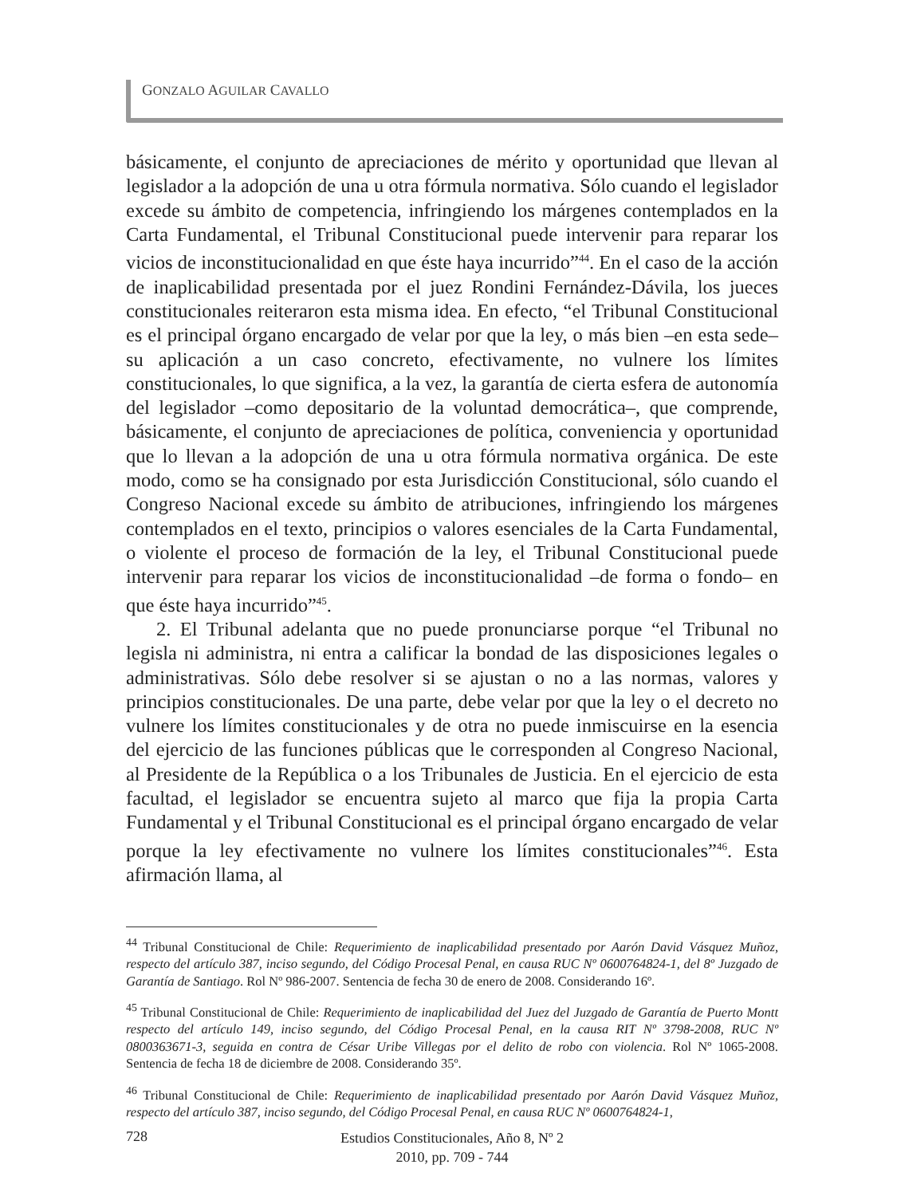GONZALO AGUILAR CAVALLO
básicamente, el conjunto de apreciaciones de mérito y oportunidad que llevan al legislador a la adopción de una u otra fórmula normativa. Sólo cuando el legislador excede su ámbito de competencia, infringiendo los márgenes contemplados en la Carta Fundamental, el Tribunal Constitucional puede intervenir para reparar los vicios de inconstitucionalidad en que éste haya incurrido”<sup>44</sup>. En el caso de la acción de inaplicabilidad presentada por el juez Rondini Fernández-Dávila, los jueces constitucionales reiteraron esta misma idea. En efecto, “el Tribunal Constitucional es el principal órgano encargado de velar por que la ley, o más bien –en esta sede– su aplicación a un caso concreto, efectivamente, no vulnere los límites constitucionales, lo que significa, a la vez, la garantía de cierta esfera de autonomía del legislador –como depositario de la voluntad democrática–, que comprende, básicamente, el conjunto de apreciaciones de política, conveniencia y oportunidad que lo llevan a la adopción de una u otra fórmula normativa orgánica. De este modo, como se ha consignado por esta Jurisdicción Constitucional, sólo cuando el Congreso Nacional excede su ámbito de atribuciones, infringiendo los márgenes contemplados en el texto, principios o valores esenciales de la Carta Fundamental, o violente el proceso de formación de la ley, el Tribunal Constitucional puede intervenir para reparar los vicios de inconstitucionalidad –de forma o fondo– en que éste haya incurrido”<sup>45</sup>.
2. El Tribunal adelanta que no puede pronunciarse porque “el Tribunal no legisla ni administra, ni entra a calificar la bondad de las disposiciones legales o administrativas. Sólo debe resolver si se ajustan o no a las normas, valores y principios constitucionales. De una parte, debe velar por que la ley o el decreto no vulnere los límites constitucionales y de otra no puede inmiscuirse en la esencia del ejercicio de las funciones públicas que le corresponden al Congreso Nacional, al Presidente de la República o a los Tribunales de Justicia. En el ejercicio de esta facultad, el legislador se encuentra sujeto al marco que fija la propia Carta Fundamental y el Tribunal Constitucional es el principal órgano encargado de velar porque la ley efectivamente no vulnere los límites constitucionales”<sup>46</sup>. Esta afirmación llama, al
<sup>44</sup> Tribunal Constitucional de Chile: Requerimiento de inaplicabilidad presentado por Aarón David Vásquez Muñoz, respecto del artículo 387, inciso segundo, del Código Procesal Penal, en causa RUC Nº 0600764824-1, del 8º Juzgado de Garantía de Santiago. Rol Nº 986-2007. Sentencia de fecha 30 de enero de 2008. Considerando 16º.
<sup>45</sup> Tribunal Constitucional de Chile: Requerimiento de inaplicabilidad del Juez del Juzgado de Garantía de Puerto Montt respecto del artículo 149, inciso segundo, del Código Procesal Penal, en la causa RIT Nº 3798-2008, RUC Nº 0800363671-3, seguida en contra de César Uribe Villegas por el delito de robo con violencia. Rol Nº 1065-2008. Sentencia de fecha 18 de diciembre de 2008. Considerando 35º.
<sup>46</sup> Tribunal Constitucional de Chile: Requerimiento de inaplicabilidad presentado por Aarón David Vásquez Muñoz, respecto del artículo 387, inciso segundo, del Código Procesal Penal, en causa RUC Nº 0600764824-1,
728
Estudios Constitucionales, Año 8, Nº 2
2010, pp. 709 - 744